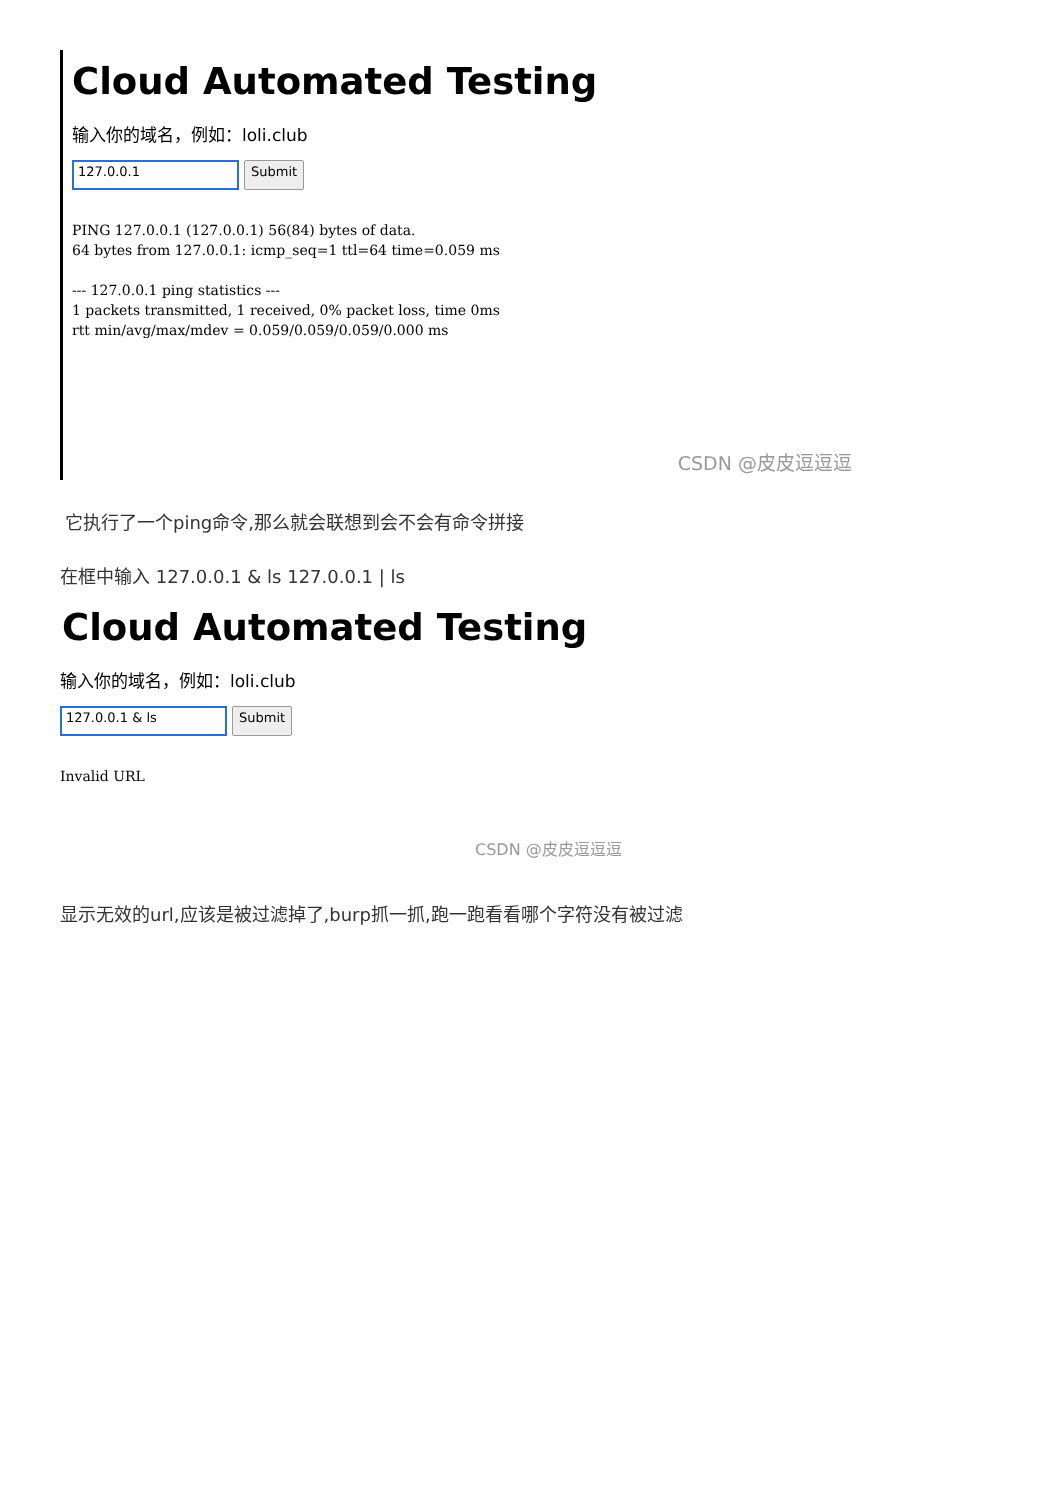Cloud Automated Testing
输入你的域名，例如：loli.club
127.0.0.1
Submit
PING 127.0.0.1 (127.0.0.1) 56(84) bytes of data.
64 bytes from 127.0.0.1: icmp_seq=1 ttl=64 time=0.059 ms

--- 127.0.0.1 ping statistics ---
1 packets transmitted, 1 received, 0% packet loss, time 0ms
rtt min/avg/max/mdev = 0.059/0.059/0.059/0.000 ms
CSDN @皮皮逗逗逗
它执行了一个ping命令,那么就会联想到会不会有命令拼接
在框中输入 127.0.0.1 & ls 127.0.0.1 | ls
Cloud Automated Testing
输入你的域名，例如：loli.club
127.0.0.1 & ls
Submit
Invalid URL
CSDN @皮皮逗逗逗
显示无效的url,应该是被过滤掉了,burp抓一抓,跑一跑看看哪个字符没有被过滤